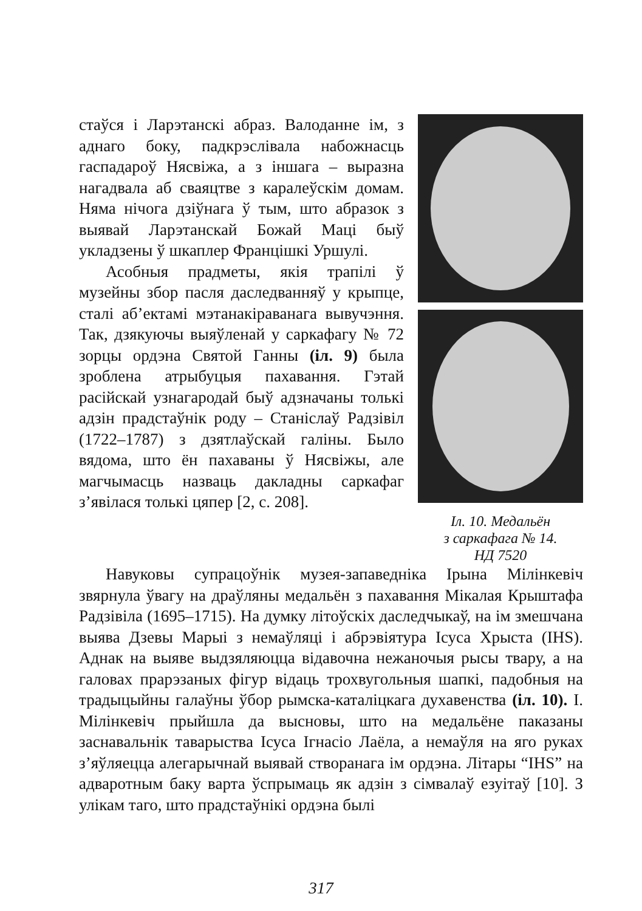стаўся і Ларэтанскі абраз. Валоданне ім, з аднаго боку, падкрэслівала набожнасць гаспадароў Нясвіжа, а з іншага – выразна нагадвала аб сваяцтве з каралеўскім домам. Няма нічога дзіўнага ў тым, што абразок з выявай Ларэтанскай Божай Маці быў укладзены ў шкаплер Францішкі Уршулі.
Асобныя прадметы, якія трапілі ў музейны збор пасля даследванняў у крыпце, сталі аб’ектамі мэтанакіраванага вывучэння. Так, дзякуючы выяўленай у саркафагу № 72 зорцы ордэна Святой Ганны (іл. 9) была зроблена атрыбуцыя пахавання. Гэтай расійскай узнагародай быў адзначаны толькі адзін прадстаўнік роду – Станіслаў Радзівіл (1722–1787) з дзятлаўскай галіны. Было вядома, што ён пахаваны ў Нясвіжы, але магчымасць назваць дакладны саркафаг з’явілася толькі цяпер [2, с. 208].
Іл. 10. Медальён
з саркафага № 14.
НД 7520
Навуковы супрацоўнік музея-запаведніка Ірына Мілінкевіч звярнула ўвагу на драўляны медальён з пахавання Мікалая Крыштафа Радзівіла (1695–1715). На думку літоўскіх даследчыкаў, на ім змешчана выява Дзевы Марыі з немаўляці і абрэвіятура Ісуса Хрыста (IHS). Аднак на выяве выдзяляюцца відавочна нежаночыя рысы твару, а на галовах прарэзаных фігур відаць трохвугольныя шапкі, падобныя на традыцыйны галаўны ўбор рымска-каталіцкага духавенства (іл. 10). І. Мілінкевіч прыйшла да высновы, што на медальёне паказаны заснавальнік таварыства Ісуса Ігнасіо Лаёла, а немаўля на яго руках з’яўляецца алегарычнай выявай створанага ім ордэна. Літары “IHS” на адваротным баку варта ўспрымаць як адзін з сімвалаў езуітаў [10]. З улікам таго, што прадстаўнікі ордэна былі
317